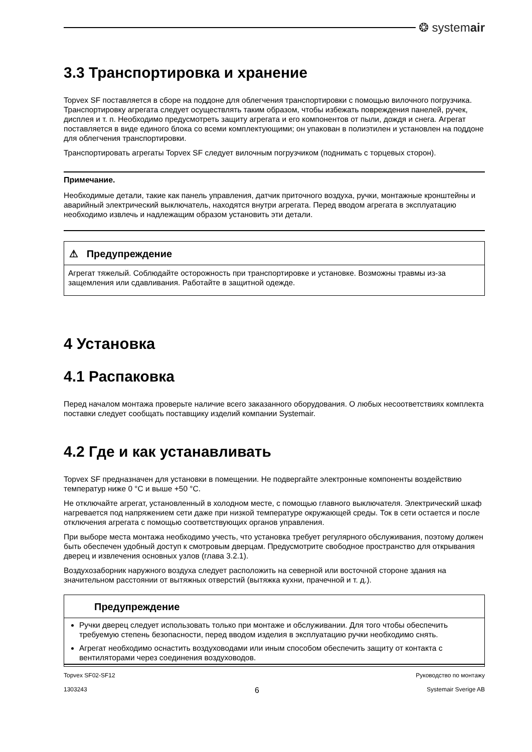❂ systemair
3.3 Транспортировка и хранение
Topvex SF поставляется в сборе на поддоне для облегчения транспортировки с помощью вилочного погрузчика. Транспортировку агрегата следует осуществлять таким образом, чтобы избежать повреждения панелей, ручек, дисплея и т. п. Необходимо предусмотреть защиту агрегата и его компонентов от пыли, дождя и снега. Агрегат поставляется в виде единого блока со всеми комплектующими; он упакован в полиэтилен и установлен на поддоне для облегчения транспортировки.
Транспортировать агрегаты Topvex SF следует вилочным погрузчиком (поднимать с торцевых сторон).
Примечание.
Необходимые детали, такие как панель управления, датчик приточного воздуха, ручки, монтажные кронштейны и аварийный электрический выключатель, находятся внутри агрегата. Перед вводом агрегата в эксплуатацию необходимо извлечь и надлежащим образом установить эти детали.
⚠ Предупреждение
Агрегат тяжелый. Соблюдайте осторожность при транспортировке и установке. Возможны травмы из-за защемления или сдавливания. Работайте в защитной одежде.
4 Установка
4.1 Распаковка
Перед началом монтажа проверьте наличие всего заказанного оборудования. О любых несоответствиях комплекта поставки следует сообщать поставщику изделий компании Systemair.
4.2 Где и как устанавливать
Topvex SF предназначен для установки в помещении. Не подвергайте электронные компоненты воздействию температур ниже 0 °C и выше +50 °C.
Не отключайте агрегат, установленный в холодном месте, с помощью главного выключателя. Электрический шкаф нагревается под напряжением сети даже при низкой температуре окружающей среды. Ток в сети остается и после отключения агрегата с помощью соответствующих органов управления.
При выборе места монтажа необходимо учесть, что установка требует регулярного обслуживания, поэтому должен быть обеспечен удобный доступ к смотровым дверцам. Предусмотрите свободное пространство для открывания дверец и извлечения основных узлов (глава 3.2.1).
Воздухозаборник наружного воздуха следует расположить на северной или восточной стороне здания на значительном расстоянии от вытяжных отверстий (вытяжка кухни, прачечной и т. д.).
Предупреждение
Ручки дверец следует использовать только при монтаже и обслуживании. Для того чтобы обеспечить требуемую степень безопасности, перед вводом изделия в эксплуатацию ручки необходимо снять.
Агрегат необходимо оснастить воздуховодами или иным способом обеспечить защиту от контакта с вентиляторами через соединения воздуховодов.
Topvex SF02-SF12 Руководство по монтажу
1303243 6 Systemair Sverige AB